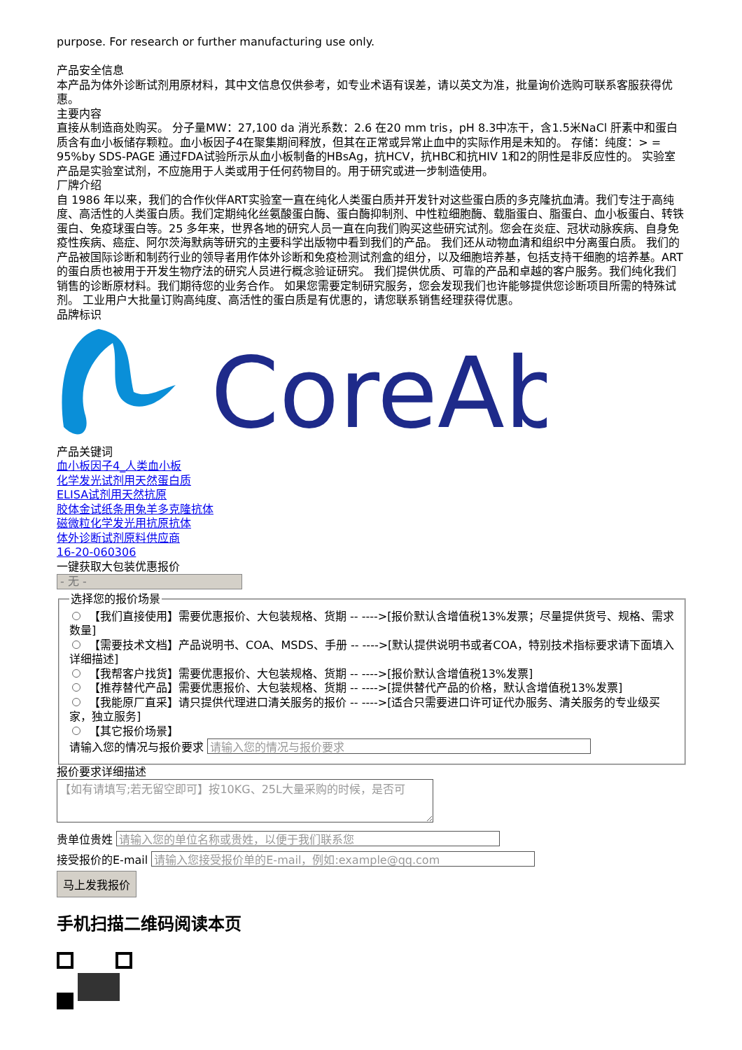purpose. For research or further manufacturing use only.
产品安全信息
本产品为体外诊断试剂用原材料，其中文信息仅供参考，如专业术语有误差，请以英文为准，批量询价选购可联系客服获得优惠。
主要内容
直接从制造商处购买。 分子量MW：27,100 da 消光系数：2.6 在20 mm tris，pH 8.3中冻干，含1.5米NaCl 肝素中和蛋白质含有血小板储存颗粒。血小板因子4在聚集期间释放，但其在正常或异常止血中的实际作用是未知的。 存储：纯度：> = 95%by SDS-PAGE 通过FDA试验所示从血小板制备的HBsAg，抗HCV，抗HBC和抗HIV 1和2的阴性是非反应性的。 实验室产品是实验室试剂，不应施用于人类或用于任何药物目的。用于研究或进一步制造使用。
厂牌介绍
自 1986 年以来，我们的合作伙伴ART实验室一直在纯化人类蛋白质并开发针对这些蛋白质的多克隆抗血清。我们专注于高纯度、高活性的人类蛋白质。我们定期纯化丝氨酸蛋白酶、蛋白酶抑制剂、中性粒细胞酶、载脂蛋白、脂蛋白、血小板蛋白、转铁蛋白、免疫球蛋白等。25 多年来，世界各地的研究人员一直在向我们购买这些研究试剂。您会在炎症、冠状动脉疾病、自身免疫性疾病、癌症、阿尔茨海默病等研究的主要科学出版物中看到我们的产品。 我们还从动物血清和组织中分离蛋白质。 我们的产品被国际诊断和制药行业的领导者用作体外诊断和免疫检测试剂盒的组分，以及细胞培养基，包括支持干细胞的培养基。ART的蛋白质也被用于开发生物疗法的研究人员进行概念验证研究。 我们提供优质、可靠的产品和卓越的客户服务。我们纯化我们销售的诊断原材料。我们期待您的业务合作。 如果您需要定制研究服务，您会发现我们也许能够提供您诊断项目所需的特殊试剂。 工业用户大批量订购高纯度、高活性的蛋白质是有优惠的，请您联系销售经理获得优惠。
品牌标识
CoreAb
产品关键词
血小板因子4_人类血小板
化学发光试剂用天然蛋白质
ELISA试剂用天然抗原
胶体金试纸条用兔羊多克隆抗体
磁微粒化学发光用抗原抗体
体外诊断试剂原料供应商
16-20-060306
一键获取大包装优惠报价
- 无 -
选择您的报价场景
【我们直接使用】需要优惠报价、大包装规格、货期 -- ---->[报价默认含增值税13%发票；尽量提供货号、规格、需求数量]
【需要技术文档】产品说明书、COA、MSDS、手册 -- ---->[默认提供说明书或者COA，特别技术指标要求请下面填入详细描述]
【我帮客户找货】需要优惠报价、大包装规格、货期 -- ---->[报价默认含增值税13%发票]
【推荐替代产品】需要优惠报价、大包装规格、货期 -- ---->[提供替代产品的价格，默认含增值税13%发票]
【我能原厂直采】请只提供代理进口清关服务的报价 -- ---->[适合只需要进口许可证代办服务、清关服务的专业级买家，独立服务]
【其它报价场景】
请输入您的情况与报价要求
报价要求详细描述
【如有请填写;若无留空即可】按10KG、25L大量采购的时候，是否可
贵单位贵姓
接受报价的E-mail
马上发我报价
手机扫描二维码阅读本页